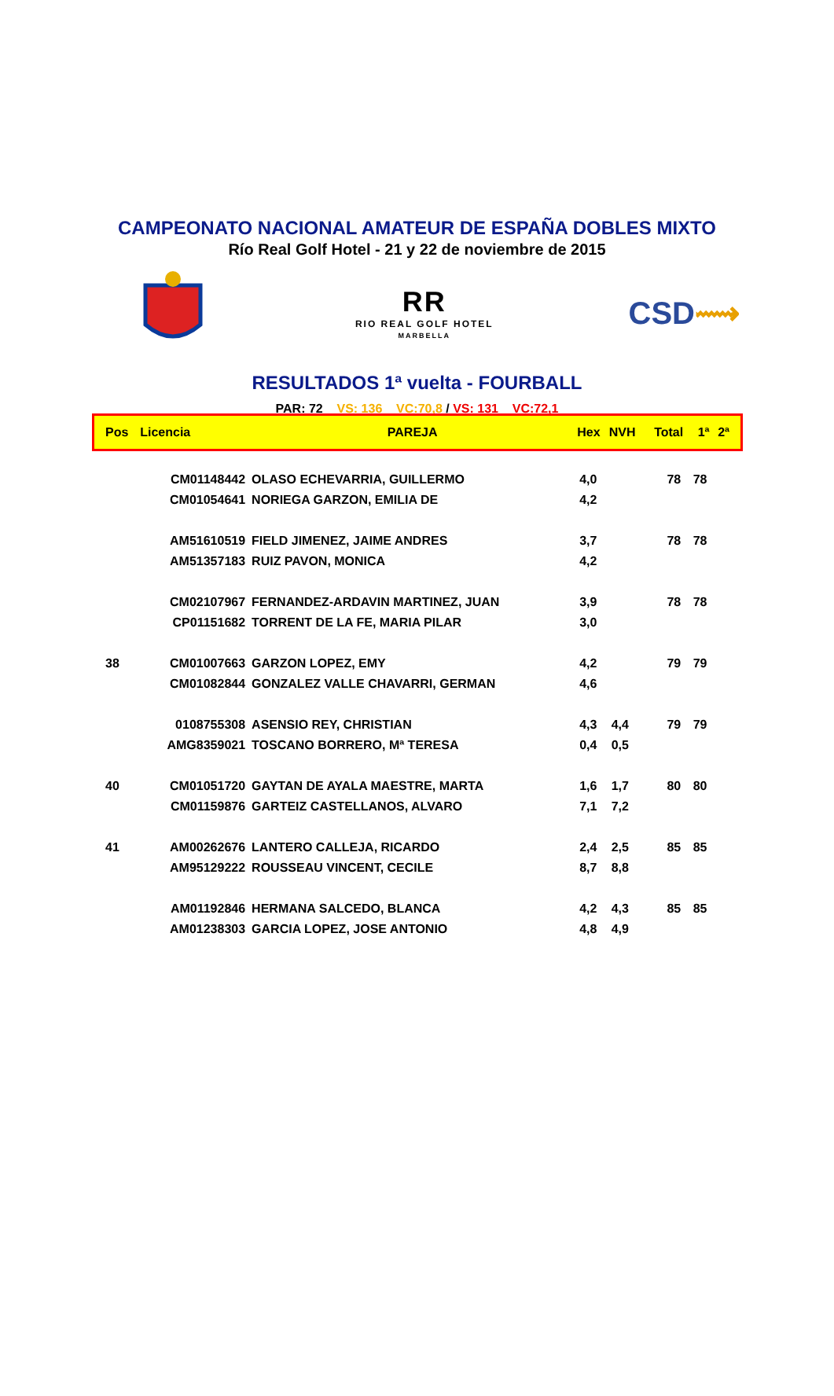CAMPEONATO NACIONAL AMATEUR DE ESPAÑA DOBLES MIXTO
Río Real Golf Hotel - 21 y 22 de noviembre de 2015
RR
RIO REAL GOLF HOTEL
MARBELLA
CSD⟿
RESULTADOS 1ª vuelta - FOURBALL
PAR: 72 VS: 136 VC:70,8 / VS: 131 VC:72,1
| Pos | Licencia | PAREJA | Hex | NVH | Total | 1ª | 2ª |
| --- | --- | --- | --- | --- | --- | --- | --- |
| | CM01148442 | OLASO ECHEVARRIA, GUILLERMO | 4,0 | | 78 | 78 | |
| | CM01054641 | NORIEGA GARZON, EMILIA DE | 4,2 | | | | |
| | AM51610519 | FIELD JIMENEZ, JAIME ANDRES | 3,7 | | 78 | 78 | |
| | AM51357183 | RUIZ PAVON, MONICA | 4,2 | | | | |
| | CM02107967 | FERNANDEZ-ARDAVIN MARTINEZ, JUAN | 3,9 | | 78 | 78 | |
| | CP01151682 | TORRENT DE LA FE, MARIA PILAR | 3,0 | | | | |
| 38 | CM01007663 | GARZON LOPEZ, EMY | 4,2 | | 79 | 79 | |
| | CM01082844 | GONZALEZ VALLE CHAVARRI, GERMAN | 4,6 | | | | |
| | 0108755308 | ASENSIO REY, CHRISTIAN | 4,3 | 4,4 | 79 | 79 | |
| | AMG8359021 | TOSCANO BORRERO, Mª TERESA | 0,4 | 0,5 | | | |
| 40 | CM01051720 | GAYTAN DE AYALA MAESTRE, MARTA | 1,6 | 1,7 | 80 | 80 | |
| | CM01159876 | GARTEIZ CASTELLANOS, ALVARO | 7,1 | 7,2 | | | |
| 41 | AM00262676 | LANTERO CALLEJA, RICARDO | 2,4 | 2,5 | 85 | 85 | |
| | AM95129222 | ROUSSEAU VINCENT, CECILE | 8,7 | 8,8 | | | |
| | AM01192846 | HERMANA SALCEDO, BLANCA | 4,2 | 4,3 | 85 | 85 | |
| | AM01238303 | GARCIA LOPEZ, JOSE ANTONIO | 4,8 | 4,9 | | | |